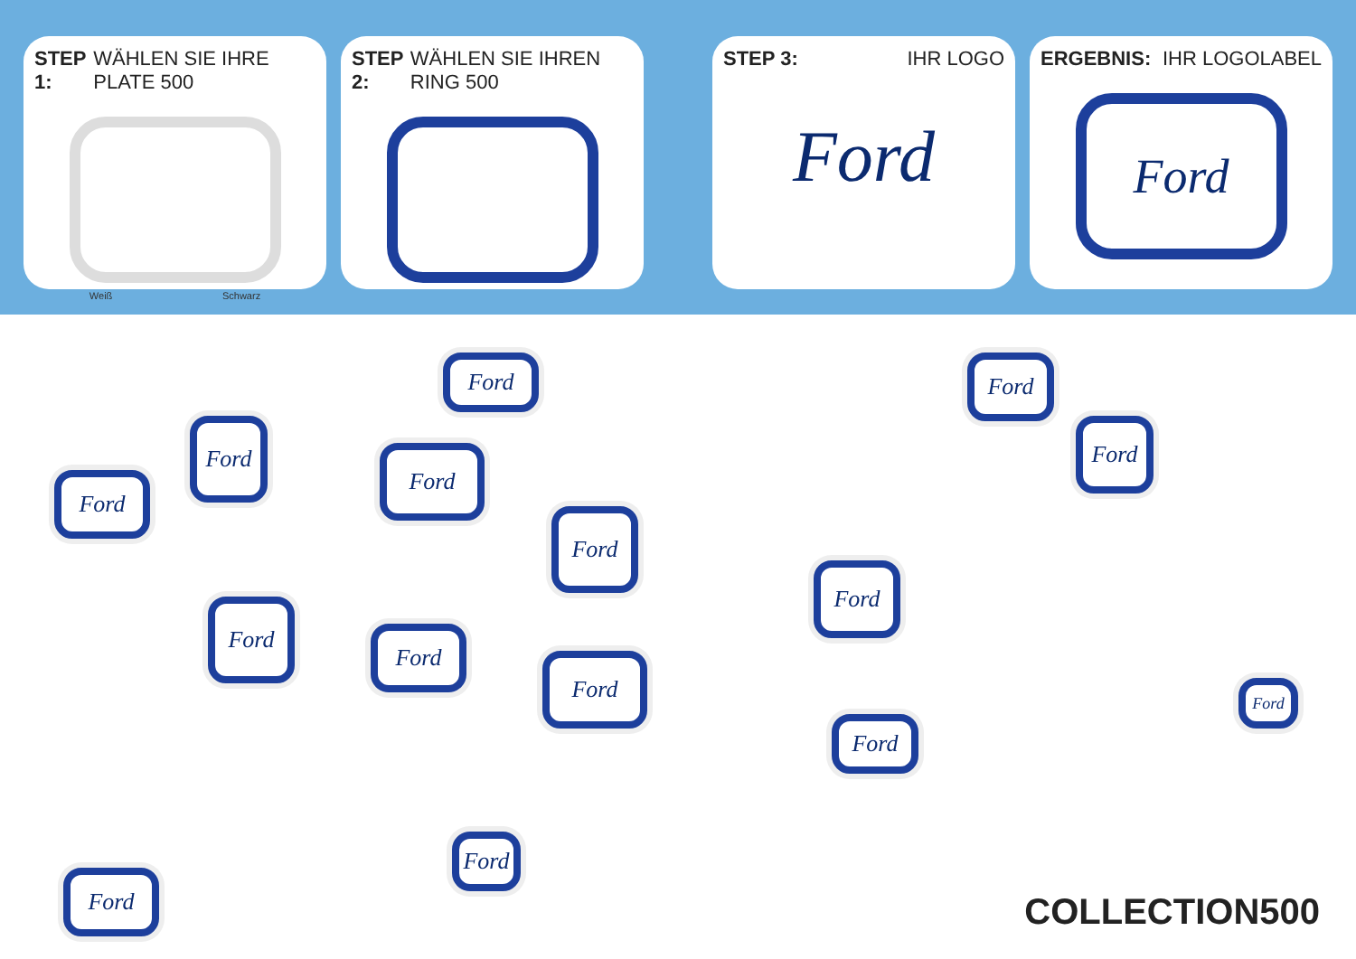STEP 1: WÄHLEN SIE IHRE PLATE 500
Weiß Schwarz
STEP 2: WÄHLEN SIE IHREN RING 500 STEP 3: IHR LOGO
Ford
ERGEBNIS: IHR LOGOLABEL
Ford
Ford
Ford
Ford
Ford
Ford
Ford
Ford
Ford
Ford
Ford
Ford
Ford
Ford
Ford
Ford
COLLECTION500